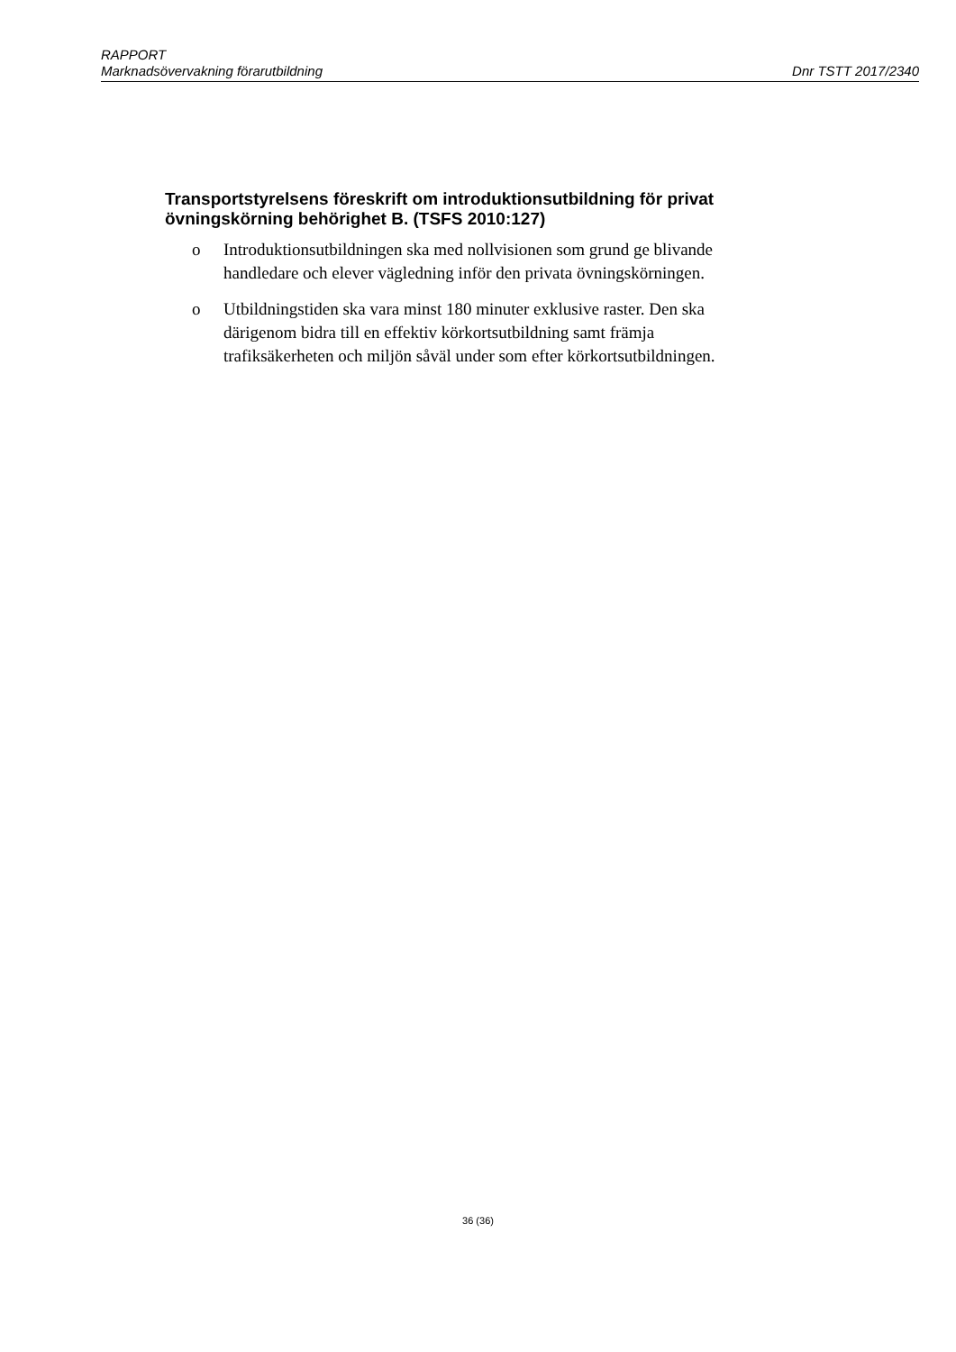RAPPORT
Marknadsövervakning förarutbildning Dnr TSTT 2017/2340
Transportstyrelsens föreskrift om introduktionsutbildning för privat övningskörning behörighet B. (TSFS 2010:127)
o Introduktionsutbildningen ska med nollvisionen som grund ge blivande handledare och elever vägledning inför den privata övningskörningen.
o Utbildningstiden ska vara minst 180 minuter exklusive raster. Den ska därigenom bidra till en effektiv körkortsutbildning samt främja trafiksäkerheten och miljön såväl under som efter körkortsutbildningen.
36 (36)